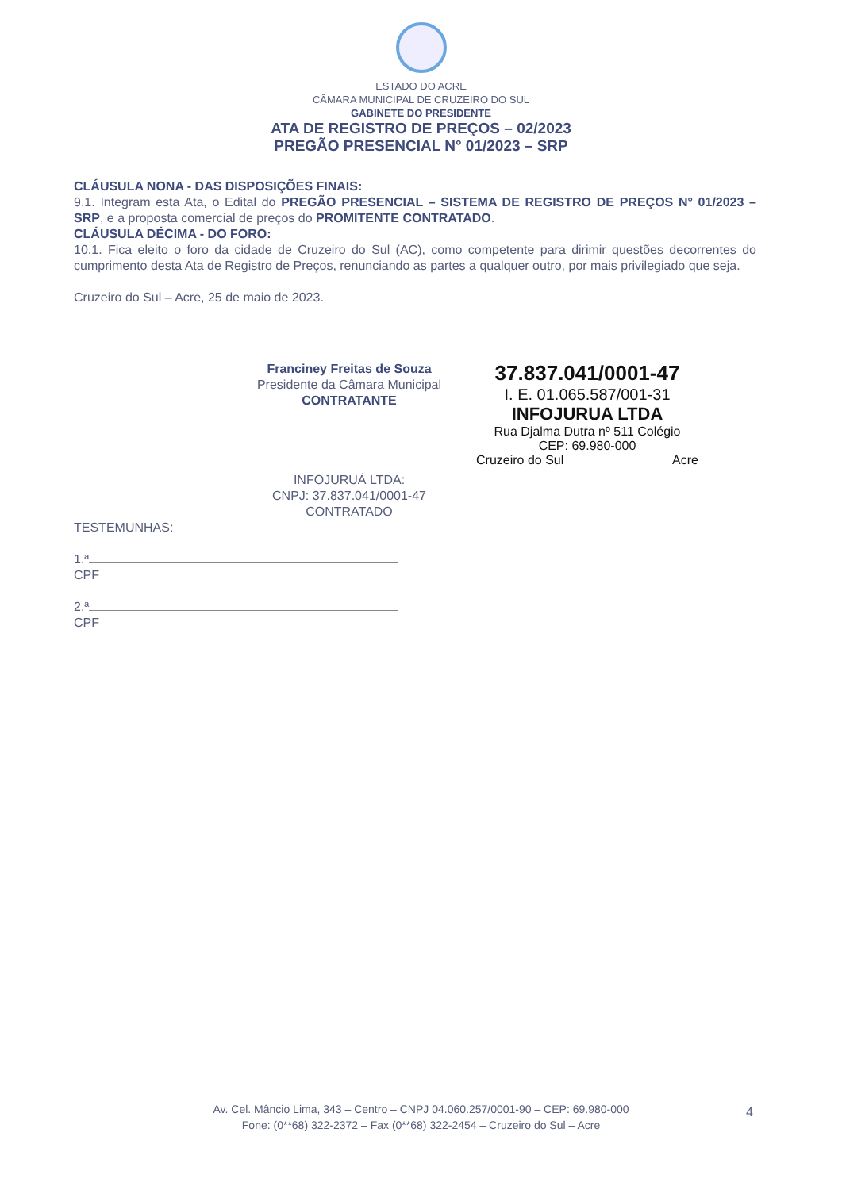ESTADO DO ACRE
CÂMARA MUNICIPAL DE CRUZEIRO DO SUL
GABINETE DO PRESIDENTE
ATA DE REGISTRO DE PREÇOS – 02/2023
PREGÃO PRESENCIAL N° 01/2023 – SRP
CLÁUSULA NONA - DAS DISPOSIÇÕES FINAIS:
9.1. Integram esta Ata, o Edital do PREGÃO PRESENCIAL – SISTEMA DE REGISTRO DE PREÇOS N° 01/2023 – SRP, e a proposta comercial de preços do PROMITENTE CONTRATADO.
CLÁUSULA DÉCIMA - DO FORO:
10.1. Fica eleito o foro da cidade de Cruzeiro do Sul (AC), como competente para dirimir questões decorrentes do cumprimento desta Ata de Registro de Preços, renunciando as partes a qualquer outro, por mais privilegiado que seja.
Cruzeiro do Sul – Acre, 25 de maio de 2023.
Franciney Freitas de Souza
Presidente da Câmara Municipal
CONTRATANTE
INFOJURUÁ LTDA:
CNPJ: 37.837.041/0001-47
CONTRATADO
37.837.041/0001-47
I. E. 01.065.587/001-31
INFOJURUA LTDA
Rua Djalma Dutra nº 511 Colégio
CEP: 69.980-000
Cruzeiro do Sul Acre
TESTEMUNHAS:
1.ª
CPF
2.ª
CPF
Av. Cel. Mâncio Lima, 343 – Centro – CNPJ 04.060.257/0001-90 – CEP: 69.980-000
Fone: (0**68) 322-2372 – Fax (0**68) 322-2454 – Cruzeiro do Sul – Acre
4